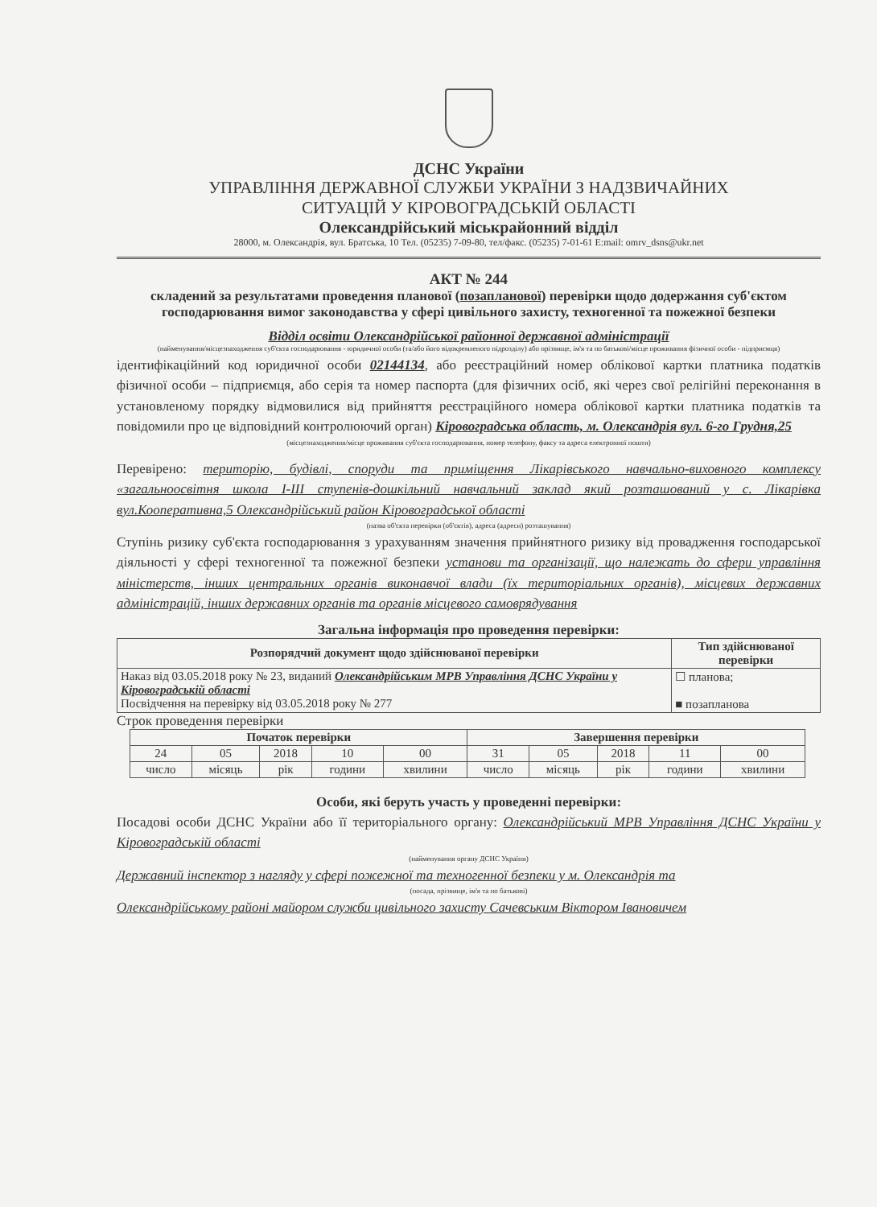ДСНС України
УПРАВЛІННЯ ДЕРЖАВНОЇ СЛУЖБИ УКРАЇНИ З НАДЗВИЧАЙНИХ
СИТУАЦІЙ У КІРОВОГРАДСЬКІЙ ОБЛАСТІ
Олександрійський міськрайонний відділ
28000, м. Олександрія, вул. Братська, 10 Тел. (05235) 7-09-80, тел/факс. (05235) 7-01-61 E:mail: omrv_dsns@ukr.net
АКТ № 244
складений за результатами проведення планової (позапланової) перевірки щодо додержання суб'єктом господарювання вимог законодавства у сфері цивільного захисту, техногенної та пожежної безпеки
Відділ освіти Олександрійської районної державної адміністрації
(найменування/місцезнаходження суб'єкта господарювання - юридичної особи (та/або його відокремленого підрозділу) або прізвище, ім'я та по батькові/місце проживання фізичної особи - підприємця)
ідентифікаційний код юридичної особи 02144134, або реєстраційний номер облікової картки платника податків фізичної особи – підприємця, або серія та номер паспорта (для фізичних осіб, які через свої релігійні переконання в установленому порядку відмовилися від прийняття реєстраційного номера облікової картки платника податків та повідомили про це відповідний контролюючий орган) Кіровоградська область, м. Олександрія вул. 6-го Грудня,25
(місцезнаходження/місце проживання суб'єкта господарювання, номер телефону, факсу та адреса електронної пошти)
Перевірено: територію, будівлі, споруди та приміщення Лікарівського навчально-виховного комплексу «загальноосвітня школа І-ІІІ ступенів-дошкільний навчальний заклад який розташований у с. Лікарівка вул.Кооперативна,5 Олександрійський район Кіровоградської області
(назва об'єкта перевірки (об'єктів), адреса (адреси) розташування)
Ступінь ризику суб'єкта господарювання з урахуванням значення прийнятного ризику від провадження господарської діяльності у сфері техногенної та пожежної безпеки установи та організації, що належать до сфери управління міністерств, інших центральних органів виконавчої влади (їх територіальних органів), місцевих державних адміністрацій, інших державних органів та органів місцевого самоврядування
Загальна інформація про проведення перевірки:
| Розпорядчий документ щодо здійснюваної перевірки | Тип здійснюваної перевірки |
| --- | --- |
| Наказ від 03.05.2018 року № 23, виданий Олександрійським МРВ Управління ДСНС України у Кіровоградській області Посвідчення на перевірку від 03.05.2018 року № 277 | ☐ планова; ■ позапланова |
Строк проведення перевірки
| Початок перевірки | | | | | Завершення перевірки | | | | |
| --- | --- | --- | --- | --- | --- | --- | --- | --- | --- |
| 24 | 05 | 2018 | 10 | 00 | 31 | 05 | 2018 | 11 | 00 |
| число | місяць | рік | години | хвилини | число | місяць | рік | години | хвилини |
Особи, які беруть участь у проведенні перевірки:
Посадові особи ДСНС України або її територіального органу: Олександрійський МРВ Управління ДСНС України у Кіровоградській області
(найменування органу ДСНС України)
Державний інспектор з нагляду у сфері пожежної та техногенної безпеки у м. Олександрія та
(посада, прізвище, ім'я та по батькові)
Олександрійському районі майором служби цивільного захисту Сачевським Віктором Івановичем